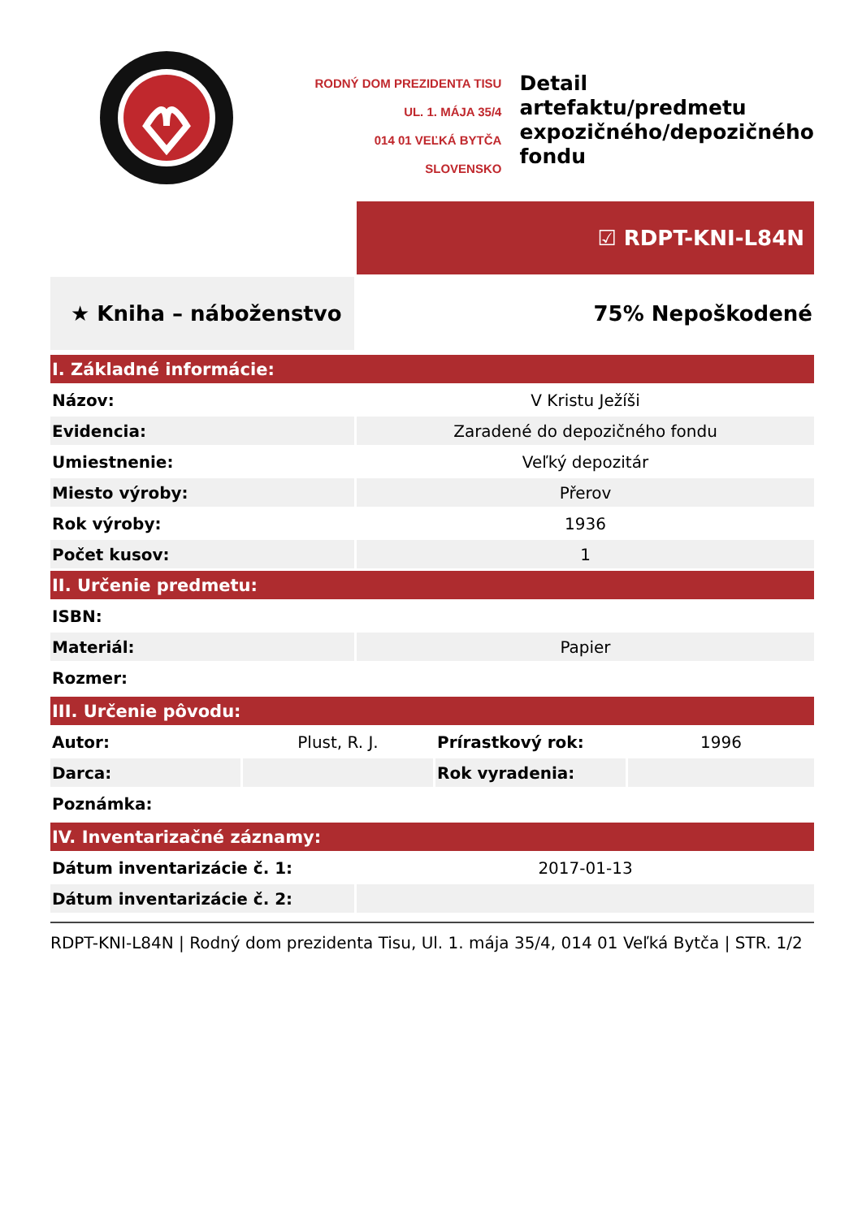RODNÝ DOM PREZIDENTA TISU
UL. 1. MÁJA 35/4
014 01 VEĽKÁ BYTČA
SLOVENSKO
Detail
artefaktu/predmetu
expozičného/depozičného
fondu
| | ☑ RDPT-KNI-L84N |
| ★ Kniha – náboženstvo | 75% Nepoškodené |
| I. Základné informácie: | |
| Názov: | V Kristu Ježíši |
| Evidencia: | Zaradené do depozičného fondu |
| Umiestnenie: | Veľký depozitár |
| Miesto výroby: | Přerov |
| Rok výroby: | 1936 |
| Počet kusov: | 1 |
| II. Určenie predmetu: | |
| ISBN: | |
| Materiál: | Papier |
| Rozmer: | |
| III. Určenie pôvodu: | | | |
| Autor: | Plust, R. J. | Prírastkový rok: | 1996 |
| Darca: | | Rok vyradenia: | |
| Poznámka: | | | |
| IV. Inventarizačné záznamy: | |
| Dátum inventarizácie č. 1: | 2017-01-13 |
| Dátum inventarizácie č. 2: | |
RDPT-KNI-L84N | Rodný dom prezidenta Tisu, Ul. 1. mája 35/4, 014 01 Veľká Bytča | STR. 1/2